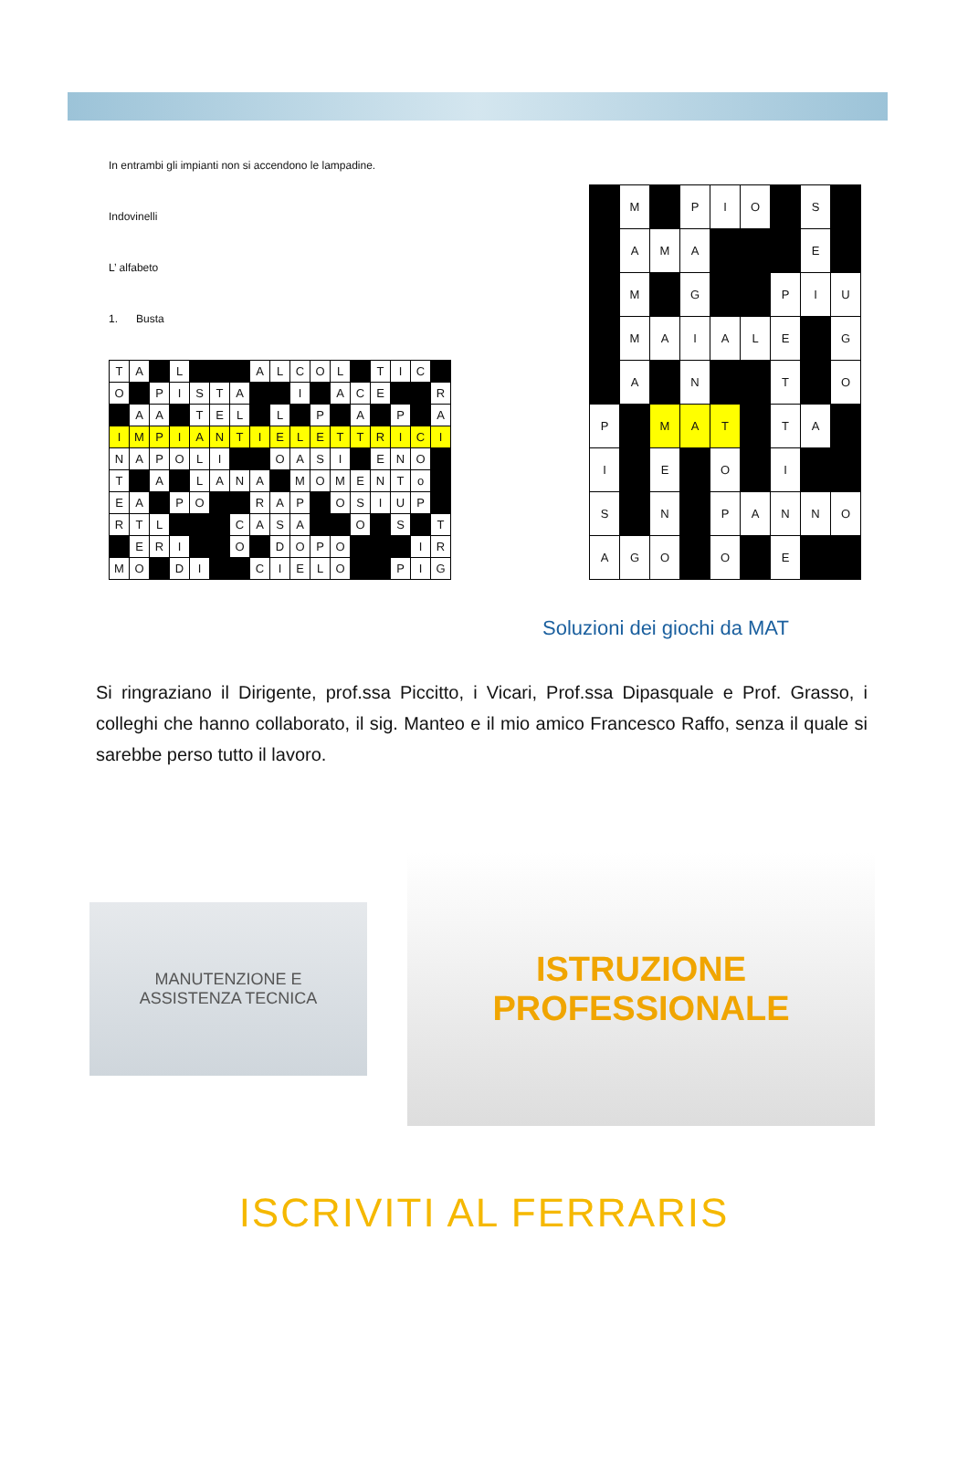In entrambi gli impianti non si accendono le lampadine.
Indovinelli
L’ alfabeto
1. Busta
| T | A | | L | | | | A | L | C | O | L | | T | I | C | |
| O | | P | I | S | T | A | | | I | | A | C | E | | | R |
| | A | A | | T | E | L | | L | | P | | A | | P | | A |
| I | M | P | I | A | N | T | I | E | L | E | T | T | R | I | C | I |
| N | A | P | O | L | I | | | O | A | S | I | | E | N | O | |
| T | | A | | L | A | N | A | | M | O | M | E | N | T | o | |
| E | A | | P | O | | | R | A | P | | O | S | I | U | P | |
| R | T | L | | | | C | A | S | A | | | O | | S | | T |
| | E | R | I | | | O | | D | O | P | O | | | | I | R |
| M | O | | D | I | | | C | I | E | L | O | | | P | I | G |
| | M | | P | I | O | | S | |
| | A | M | A | | | | E | |
| | M | | G | | | P | I | U |
| | M | A | I | A | L | E | | G |
| | A | | N | | | T | | O |
| P | | M | A | T | | T | A | |
| I | | E | | O | | I | | |
| S | | N | | P | A | N | N | O |
| A | G | O | | O | | E | | |
Soluzioni dei giochi da MAT
Si ringraziano il Dirigente, prof.ssa Piccitto, i Vicari, Prof.ssa Dipasquale e Prof. Grasso, i colleghi che hanno collaborato, il sig. Manteo e il mio amico Francesco Raffo, senza il quale si sarebbe perso tutto il lavoro.
MANUTENZIONE E
ASSISTENZA TECNICA
ISTRUZIONE
PROFESSIONALE
ISCRIVITI AL FERRARIS